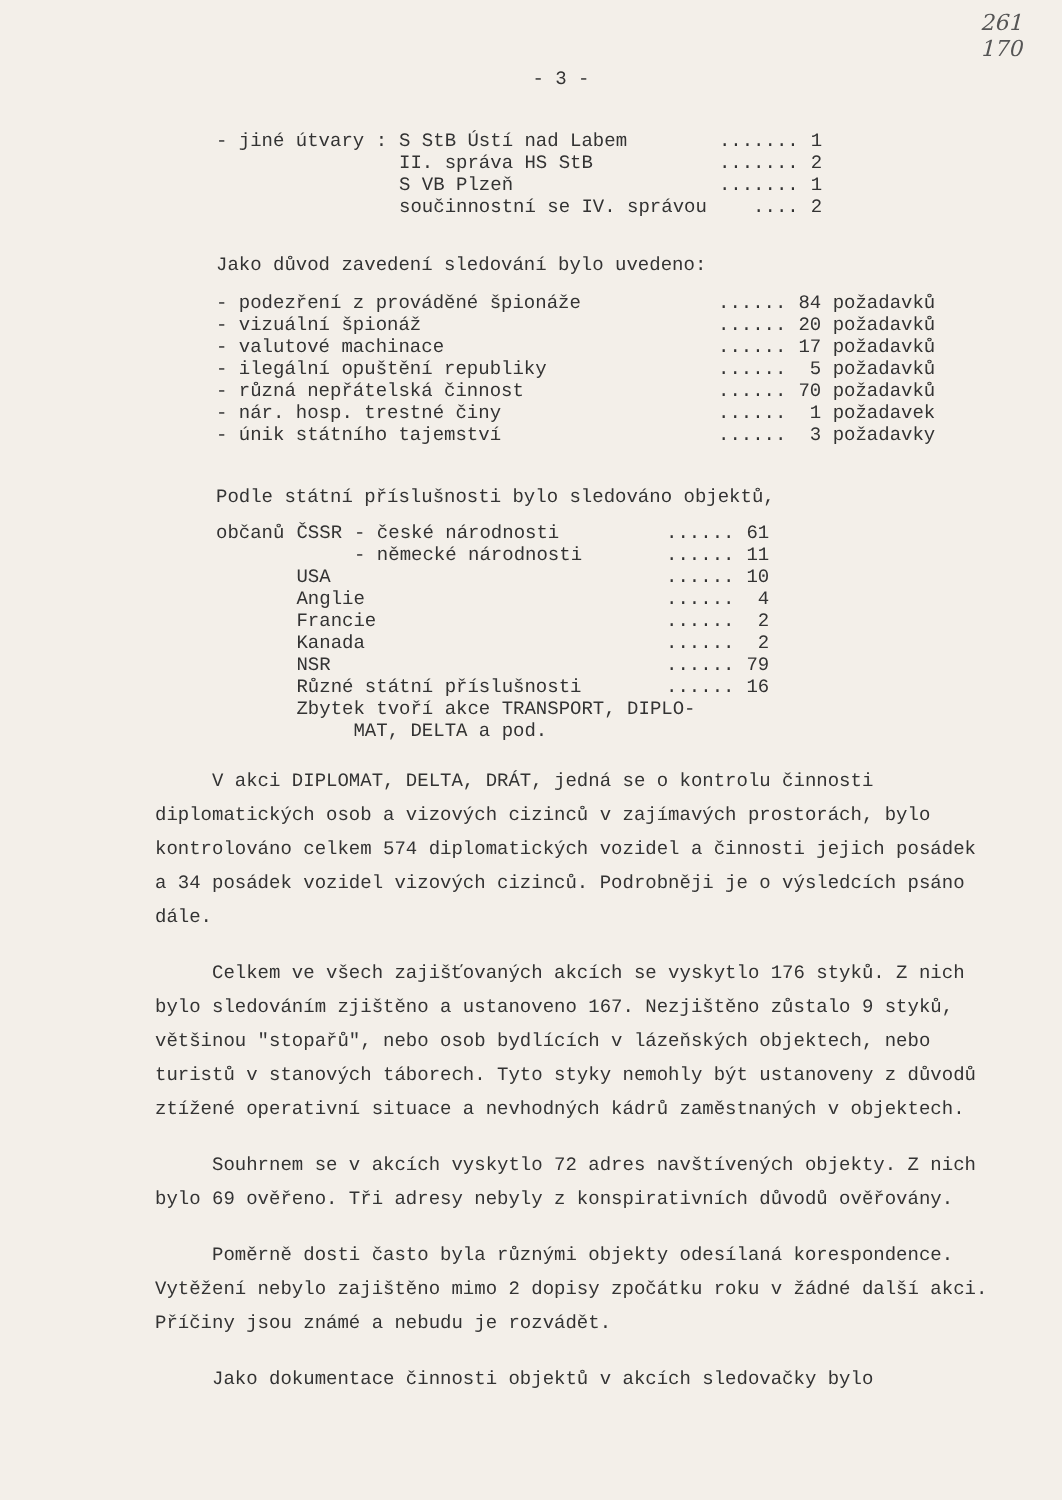261
170
- 3 -
| - jiné útvary : | S StB Ústí nad Labem | ....... | 1 |
| | II. správa HS StB | ....... | 2 |
| | S VB Plzeň | ....... | 1 |
| | součinnostní se IV. správou | .... | 2 |
Jako důvod zavedení sledování bylo uvedeno:
| - podezření z prováděné špionáže | ...... | 84 požadavků |
| - vizuální špionáž | ...... | 20 požadavků |
| - valutové machinace | ...... | 17 požadavků |
| - ilegální opuštění republiky | ...... | 5 požadavků |
| - různá nepřátelská činnost | ...... | 70 požadavků |
| - nár. hosp. trestné činy | ...... | 1 požadavek |
| - únik státního tajemství | ...... | 3 požadavky |
Podle státní příslušnosti bylo sledováno objektů,
| občanů | ČSSR | - české národnosti | ...... | 61 |
| | | - německé národnosti | ...... | 11 |
| | USA | | ...... | 10 |
| | Anglie | | ...... | 4 |
| | Francie | | ...... | 2 |
| | Kanada | | ...... | 2 |
| | NSR | | ...... | 79 |
| | Různé státní příslušnosti | | ...... | 16 |
| | Zbytek tvoří akce TRANSPORT, DIPLO- MAT, DELTA a pod. | | | |
V akci DIPLOMAT, DELTA, DRÁT, jedná se o kontrolu činnosti diplomatických osob a vizových cizinců v zajímavých prostorách, bylo kontrolováno celkem 574 diplomatických vozidel a činnosti jejich posádek a 34 posádek vozidel vizových cizinců. Podrobněji je o výsledcích psáno dále.
Celkem ve všech zajišťovaných akcích se vyskytlo 176 styků. Z nich bylo sledováním zjištěno a ustanoveno 167. Nezjištěno zůstalo 9 styků, většinou "stopařů", nebo osob bydlících v lázeňských objektech, nebo turistů v stanových táborech. Tyto styky nemohly být ustanoveny z důvodů ztížené operativní situace a nevhodných kádrů zaměstnaných v objektech.
Souhrnem se v akcích vyskytlo 72 adres navštívených objekty. Z nich bylo 69 ověřeno. Tři adresy nebyly z konspirativních důvodů ověřovány.
Poměrně dosti často byla různými objekty odesílaná korespondence. Vytěžení nebylo zajištěno mimo 2 dopisy zpočátku roku v žádné další akci. Příčiny jsou známé a nebudu je rozvádět.
Jako dokumentace činnosti objektů v akcích sledovačky bylo